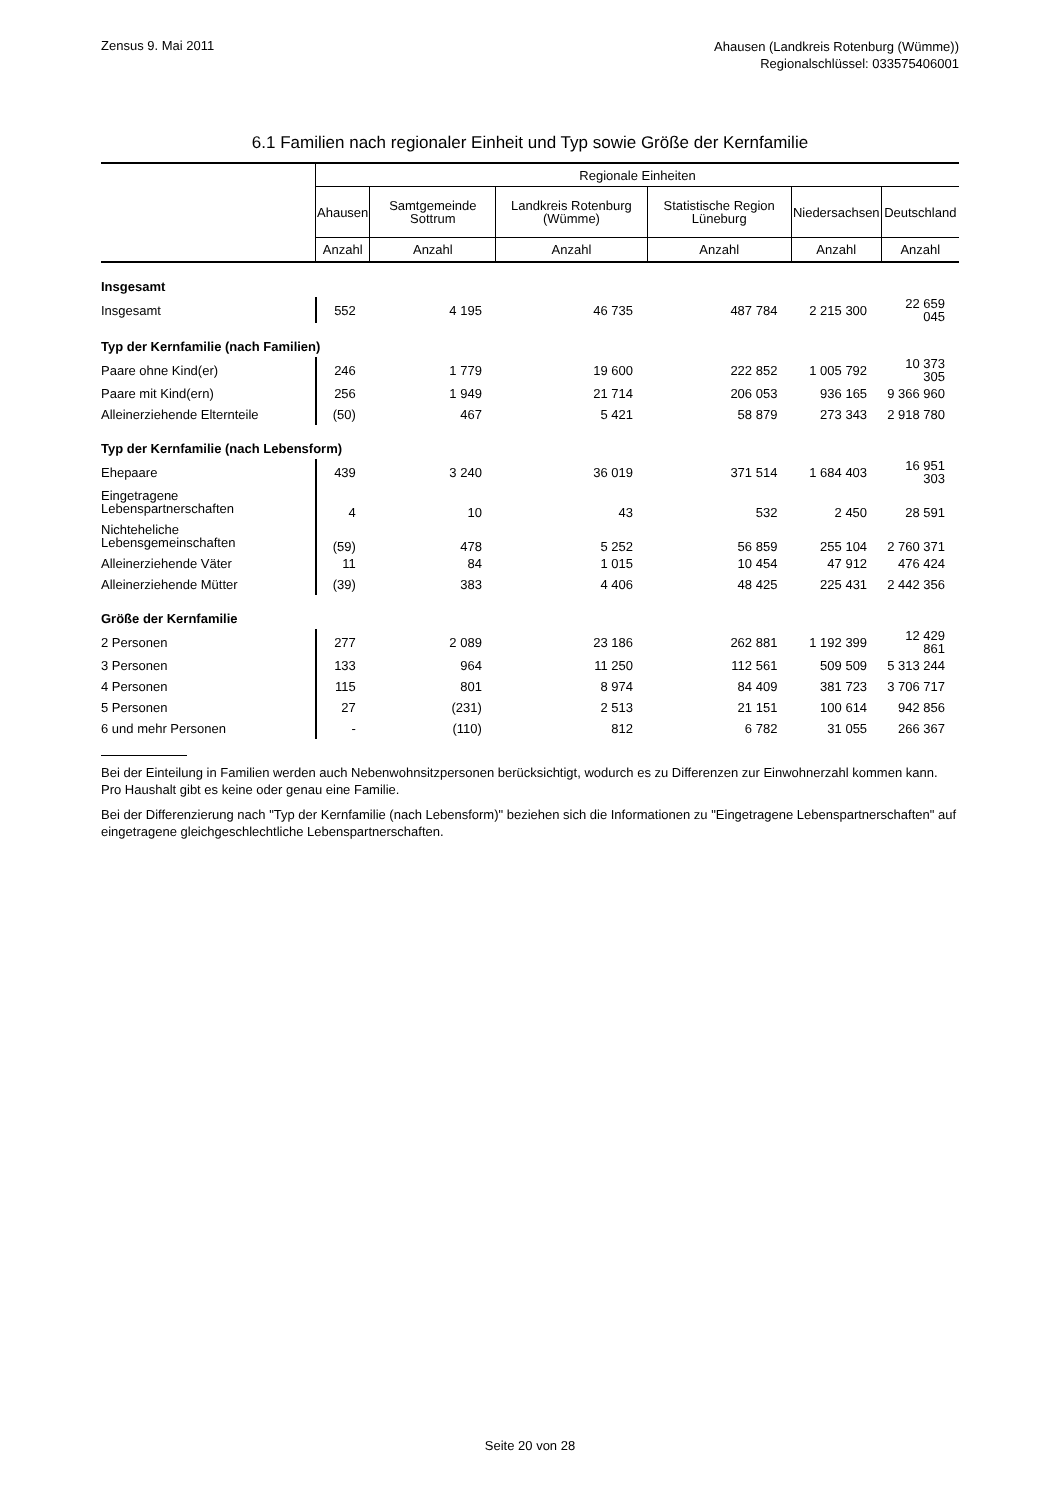Zensus 9. Mai 2011
Ahausen (Landkreis Rotenburg (Wümme))
Regionalschlüssel: 033575406001
6.1 Familien nach regionaler Einheit und Typ sowie Größe der Kernfamilie
| | Regionale Einheiten | | | | | |
| --- | --- | --- | --- | --- | --- | --- |
| | Ahausen | Samtgemeinde Sottrum | Landkreis Rotenburg (Wümme) | Statistische Region Lüneburg | Niedersachsen | Deutschland |
| | Anzahl | Anzahl | Anzahl | Anzahl | Anzahl | Anzahl |
| Insgesamt | | | | | | |
| Insgesamt | 552 | 4 195 | 46 735 | 487 784 | 2 215 300 | 22 659 045 |
| Typ der Kernfamilie (nach Familien) | | | | | | |
| Paare ohne Kind(er) | 246 | 1 779 | 19 600 | 222 852 | 1 005 792 | 10 373 305 |
| Paare mit Kind(ern) | 256 | 1 949 | 21 714 | 206 053 | 936 165 | 9 366 960 |
| Alleinerziehende Elternteile | (50) | 467 | 5 421 | 58 879 | 273 343 | 2 918 780 |
| Typ der Kernfamilie (nach Lebensform) | | | | | | |
| Ehepaare | 439 | 3 240 | 36 019 | 371 514 | 1 684 403 | 16 951 303 |
| Eingetragene Lebenspartnerschaften | 4 | 10 | 43 | 532 | 2 450 | 28 591 |
| Nichteheliche Lebensgemeinschaften | (59) | 478 | 5 252 | 56 859 | 255 104 | 2 760 371 |
| Alleinerziehende Väter | 11 | 84 | 1 015 | 10 454 | 47 912 | 476 424 |
| Alleinerziehende Mütter | (39) | 383 | 4 406 | 48 425 | 225 431 | 2 442 356 |
| Größe der Kernfamilie | | | | | | |
| 2 Personen | 277 | 2 089 | 23 186 | 262 881 | 1 192 399 | 12 429 861 |
| 3 Personen | 133 | 964 | 11 250 | 112 561 | 509 509 | 5 313 244 |
| 4 Personen | 115 | 801 | 8 974 | 84 409 | 381 723 | 3 706 717 |
| 5 Personen | 27 | (231) | 2 513 | 21 151 | 100 614 | 942 856 |
| 6 und mehr Personen | - | (110) | 812 | 6 782 | 31 055 | 266 367 |
Bei der Einteilung in Familien werden auch Nebenwohnsitzpersonen berücksichtigt, wodurch es zu Differenzen zur Einwohnerzahl kommen kann. Pro Haushalt gibt es keine oder genau eine Familie.
Bei der Differenzierung nach "Typ der Kernfamilie (nach Lebensform)" beziehen sich die Informationen zu "Eingetragene Lebenspartnerschaften" auf eingetragene gleichgeschlechtliche Lebenspartnerschaften.
Seite 20 von 28